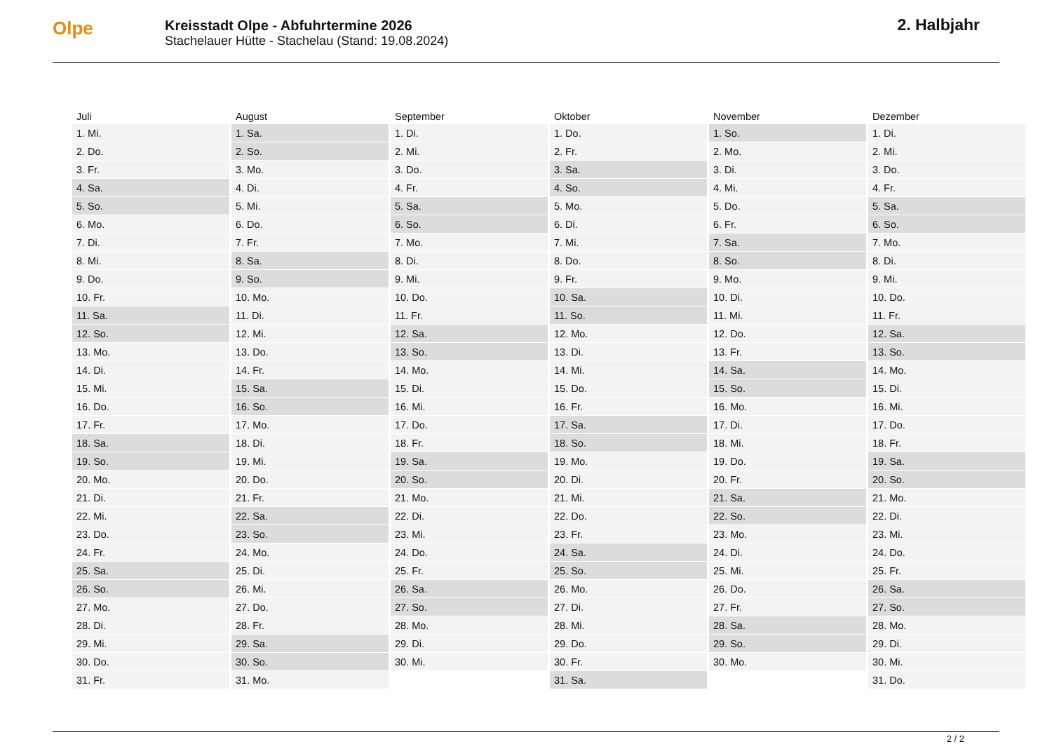Olpe
Kreisstadt Olpe - Abfuhrtermine 2026
Stachelauer Hütte - Stachelau (Stand: 19.08.2024)
2. Halbjahr
| Juli | August | September | Oktober | November | Dezember |
| --- | --- | --- | --- | --- | --- |
| 1. Mi. | 1. Sa. | 1. Di. | 1. Do. | 1. So. | 1. Di. |
| 2. Do. | 2. So. | 2. Mi. | 2. Fr. | 2. Mo. | 2. Mi. |
| 3. Fr. | 3. Mo. | 3. Do. | 3. Sa. | 3. Di. | 3. Do. |
| 4. Sa. | 4. Di. | 4. Fr. | 4. So. | 4. Mi. | 4. Fr. |
| 5. So. | 5. Mi. | 5. Sa. | 5. Mo. | 5. Do. | 5. Sa. |
| 6. Mo. | 6. Do. | 6. So. | 6. Di. | 6. Fr. | 6. So. |
| 7. Di. | 7. Fr. | 7. Mo. | 7. Mi. | 7. Sa. | 7. Mo. |
| 8. Mi. | 8. Sa. | 8. Di. | 8. Do. | 8. So. | 8. Di. |
| 9. Do. | 9. So. | 9. Mi. | 9. Fr. | 9. Mo. | 9. Mi. |
| 10. Fr. | 10. Mo. | 10. Do. | 10. Sa. | 10. Di. | 10. Do. |
| 11. Sa. | 11. Di. | 11. Fr. | 11. So. | 11. Mi. | 11. Fr. |
| 12. So. | 12. Mi. | 12. Sa. | 12. Mo. | 12. Do. | 12. Sa. |
| 13. Mo. | 13. Do. | 13. So. | 13. Di. | 13. Fr. | 13. So. |
| 14. Di. | 14. Fr. | 14. Mo. | 14. Mi. | 14. Sa. | 14. Mo. |
| 15. Mi. | 15. Sa. | 15. Di. | 15. Do. | 15. So. | 15. Di. |
| 16. Do. | 16. So. | 16. Mi. | 16. Fr. | 16. Mo. | 16. Mi. |
| 17. Fr. | 17. Mo. | 17. Do. | 17. Sa. | 17. Di. | 17. Do. |
| 18. Sa. | 18. Di. | 18. Fr. | 18. So. | 18. Mi. | 18. Fr. |
| 19. So. | 19. Mi. | 19. Sa. | 19. Mo. | 19. Do. | 19. Sa. |
| 20. Mo. | 20. Do. | 20. So. | 20. Di. | 20. Fr. | 20. So. |
| 21. Di. | 21. Fr. | 21. Mo. | 21. Mi. | 21. Sa. | 21. Mo. |
| 22. Mi. | 22. Sa. | 22. Di. | 22. Do. | 22. So. | 22. Di. |
| 23. Do. | 23. So. | 23. Mi. | 23. Fr. | 23. Mo. | 23. Mi. |
| 24. Fr. | 24. Mo. | 24. Do. | 24. Sa. | 24. Di. | 24. Do. |
| 25. Sa. | 25. Di. | 25. Fr. | 25. So. | 25. Mi. | 25. Fr. |
| 26. So. | 26. Mi. | 26. Sa. | 26. Mo. | 26. Do. | 26. Sa. |
| 27. Mo. | 27. Do. | 27. So. | 27. Di. | 27. Fr. | 27. So. |
| 28. Di. | 28. Fr. | 28. Mo. | 28. Mi. | 28. Sa. | 28. Mo. |
| 29. Mi. | 29. Sa. | 29. Di. | 29. Do. | 29. So. | 29. Di. |
| 30. Do. | 30. So. | 30. Mi. | 30. Fr. | 30. Mo. | 30. Mi. |
| 31. Fr. | 31. Mo. | | 31. Sa. | | 31. Do. |
2 / 2